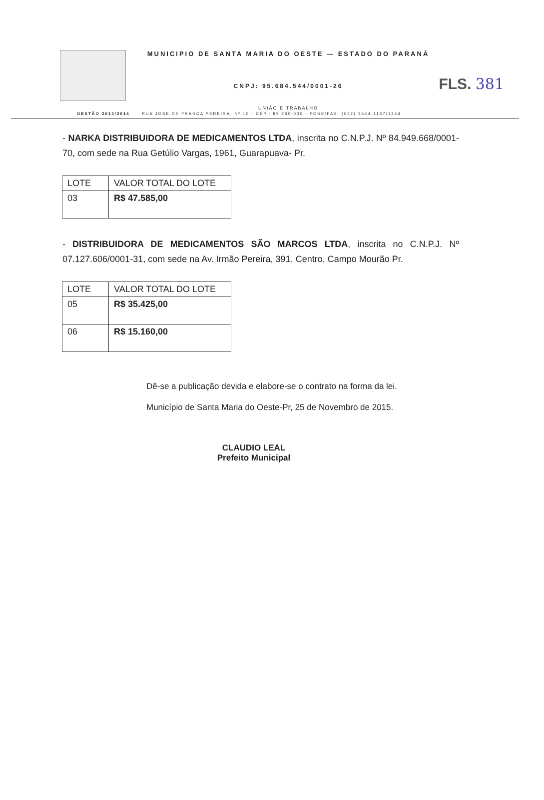FLS. 381
MUNICIPIO DE SANTA MARIA DO OESTE — ESTADO DO PARANÁ
CNPJ: 95.684.544/0001-26
UNIÃO E TRABALHO
GESTÃO 2013/2016 RUA JOSE DE FRANÇA PEREIRA, Nº 10 - CEP.: 85.230-000 - FONE/FAX: (042) 3644-1137/1244
- NARKA DISTRIBUIDORA DE MEDICAMENTOS LTDA, inscrita no C.N.P.J. Nº 84.949.668/0001-70, com sede na Rua Getúlio Vargas, 1961, Guarapuava- Pr.
| LOTE | VALOR TOTAL DO LOTE |
| --- | --- |
| 03 | R$ 47.585,00 |
- DISTRIBUIDORA DE MEDICAMENTOS SÃO MARCOS LTDA, inscrita no C.N.P.J. Nº 07.127.606/0001-31, com sede na Av. Irmão Pereira, 391, Centro, Campo Mourão Pr.
| LOTE | VALOR TOTAL DO LOTE |
| --- | --- |
| 05 | R$ 35.425,00 |
| 06 | R$ 15.160,00 |
Dê-se a publicação devida e elabore-se o contrato na forma da lei.
Município de Santa Maria do Oeste-Pr, 25 de Novembro de 2015.
CLAUDIO LEAL
Prefeito Municipal